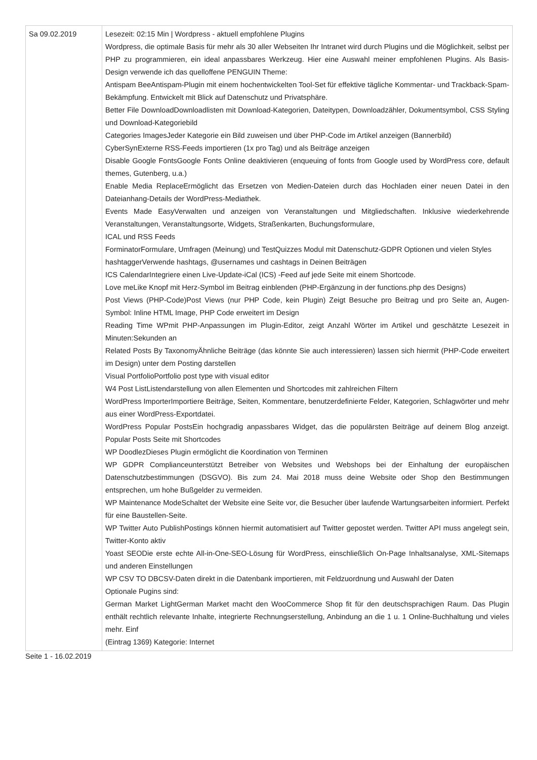| Sa 09.02.2019 | Lesezeit: 02:15 Min / Wordpress - aktuell empfohlene Plugins Wordpress, die optimale Basis für mehr als 30 aller Webseiten Ihr Intranet wird durch Plugins und die Möglichkeit, selbst per PHP zu programmieren, ein ideal anpassbares Werkzeug. Hier eine Auswahl meiner empfohlenen Plugins. Als Basis-Design verwende ich das quelloffene PENGUIN Theme: Antispam BeeAntispam-Plugin mit einem hochentwickelten Tool-Set für effektive tägliche Kommentar- und Trackback-Spam-Bekämpfung. Entwickelt mit Blick auf Datenschutz und Privatsphäre. Better File DownloadDownloadlisten mit Download-Kategorien, Dateitypen, Downloadzähler, Dokumentsymbol, CSS Styling und Download-Kategoriebild Categories ImagesJeder Kategorie ein Bild zuweisen und über PHP-Code im Artikel anzeigen (Bannerbild) CyberSynExterne RSS-Feeds importieren (1x pro Tag) und als Beiträge anzeigen Disable Google FontsGoogle Fonts Online deaktivieren (enqueuing of fonts from Google used by WordPress core, default themes, Gutenberg, u.a.) Enable Media ReplaceErmöglicht das Ersetzen von Medien-Dateien durch das Hochladen einer neuen Datei in den Dateianhang-Details der WordPress-Mediathek. Events Made EasyVerwalten und anzeigen von Veranstaltungen und Mitgliedschaften. Inklusive wiederkehrende Veranstaltungen, Veranstaltungsorte, Widgets, Straßenkarten, Buchungsformulare, ICAL und RSS Feeds ForminatorFormulare, Umfragen (Meinung) und TestQuizzes Modul mit Datenschutz-GDPR Optionen und vielen Styles hashtaggerVerwende hashtags, @usernames und cashtags in Deinen Beiträgen ICS CalendarIntegriere einen Live-Update-iCal (ICS) -Feed auf jede Seite mit einem Shortcode. Love meLike Knopf mit Herz-Symbol im Beitrag einblenden (PHP-Ergänzung in der functions.php des Designs) Post Views (PHP-Code)Post Views (nur PHP Code, kein Plugin) Zeigt Besuche pro Beitrag und pro Seite an, Augen-Symbol: Inline HTML Image, PHP Code erweitert im Design Reading Time WPmit PHP-Anpassungen im Plugin-Editor, zeigt Anzahl Wörter im Artikel und geschätzte Lesezeit in Minuten:Sekunden an Related Posts By TaxonomyÄhnliche Beiträge (das könnte Sie auch interessieren) lassen sich hiermit (PHP-Code erweitert im Design) unter dem Posting darstellen Visual PortfolioPortfolio post type with visual editor W4 Post ListListendarstellung von allen Elementen und Shortcodes mit zahlreichen Filtern WordPress ImporterImportiere Beiträge, Seiten, Kommentare, benutzerdefinierte Felder, Kategorien, Schlagwörter und mehr aus einer WordPress-Exportdatei. WordPress Popular PostsEin hochgradig anpassbares Widget, das die populärsten Beiträge auf deinem Blog anzeigt. Popular Posts Seite mit Shortcodes WP DoodlezDieses Plugin ermöglicht die Koordination von Terminen WP GDPR Complianceunterstützt Betreiber von Websites und Webshops bei der Einhaltung der europäischen Datenschutzbestimmungen (DSGVO). Bis zum 24. Mai 2018 muss deine Website oder Shop den Bestimmungen entsprechen, um hohe Bußgelder zu vermeiden. WP Maintenance ModeSchaltet der Website eine Seite vor, die Besucher über laufende Wartungsarbeiten informiert. Perfekt für eine Baustellen-Seite. WP Twitter Auto PublishPostings können hiermit automatisiert auf Twitter gepostet werden. Twitter API muss angelegt sein, Twitter-Konto aktiv Yoast SEODie erste echte All-in-One-SEO-Lösung für WordPress, einschließlich On-Page Inhaltsanalyse, XML-Sitemaps und anderen Einstellungen WP CSV TO DBCSV-Daten direkt in die Datenbank importieren, mit Feldzuordnung und Auswahl der Daten Optionale Pugins sind: German Market LightGerman Market macht den WooCommerce Shop fit für den deutschsprachigen Raum. Das Plugin enthält rechtlich relevante Inhalte, integrierte Rechnungserstellung, Anbindung an die 1 u. 1 Online-Buchhaltung und vieles mehr. Einf (Eintrag 1369) Kategorie: Internet |
Seite 1 - 16.02.2019